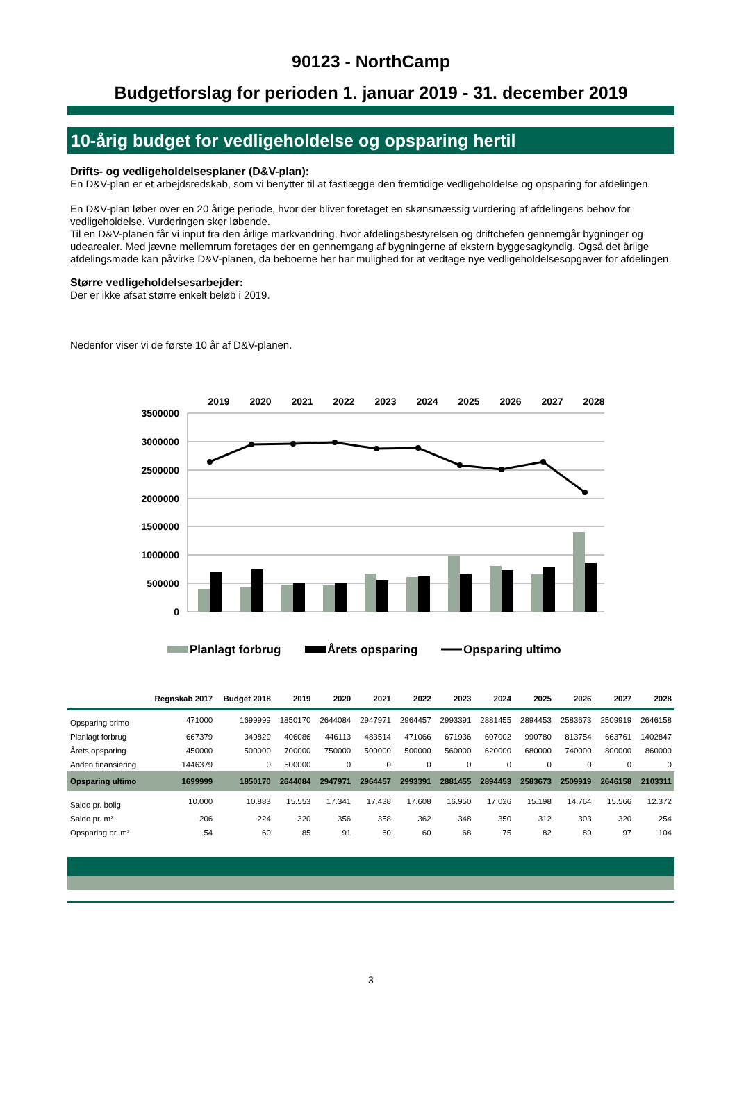90123 - NorthCamp
Budgetforslag for perioden 1. januar 2019 - 31. december 2019
10-årig budget for vedligeholdelse og opsparing hertil
Drifts- og vedligeholdelsesplaner (D&V-plan):
En D&V-plan er et arbejdsredskab, som vi benytter til at fastlægge den fremtidige vedligeholdelse og opsparing for afdelingen.
En D&V-plan løber over en 20 årige periode, hvor der bliver foretaget en skønsmæssig vurdering af afdelingens behov for vedligeholdelse. Vurderingen sker løbende.
Til en D&V-planen får vi input fra den årlige markvandring, hvor afdelingsbestyrelsen og driftchefen gennemgår bygninger og udearealer. Med jævne mellemrum foretages der en gennemgang af bygningerne af ekstern byggesagkyndig. Også det årlige afdelingsmøde kan påvirke D&V-planen, da beboerne her har mulighed for at vedtage nye vedligeholdelsesopgaver for afdelingen.
Større vedligeholdelsesarbejder:
Der er ikke afsat større enkelt beløb i 2019.
Nedenfor viser vi de første 10 år af D&V-planen.
2019
2020
2021
2022
2023
2024
2025
2026
2027
2028
3500000
3000000
2500000
2000000
1500000
1000000
500000
0
Planlagt forbrug
Årets opsparing
Opsparing ultimo
| | Regnskab 2017 | Budget 2018 | 2019 | 2020 | 2021 | 2022 | 2023 | 2024 | 2025 | 2026 | 2027 | 2028 |
| --- | --- | --- | --- | --- | --- | --- | --- | --- | --- | --- | --- | --- |
| Opsparing primo | 471000 | 1699999 | 1850170 | 2644084 | 2947971 | 2964457 | 2993391 | 2881455 | 2894453 | 2583673 | 2509919 | 2646158 |
| Planlagt forbrug | 667379 | 349829 | 406086 | 446113 | 483514 | 471066 | 671936 | 607002 | 990780 | 813754 | 663761 | 1402847 |
| Årets opsparing | 450000 | 500000 | 700000 | 750000 | 500000 | 500000 | 560000 | 620000 | 680000 | 740000 | 800000 | 860000 |
| Anden finansiering | 1446379 | 0 | 500000 | 0 | 0 | 0 | 0 | 0 | 0 | 0 | 0 | 0 |
| Opsparing ultimo | 1699999 | 1850170 | 2644084 | 2947971 | 2964457 | 2993391 | 2881455 | 2894453 | 2583673 | 2509919 | 2646158 | 2103311 |
| Saldo pr. bolig | 10.000 | 10.883 | 15.553 | 17.341 | 17.438 | 17.608 | 16.950 | 17.026 | 15.198 | 14.764 | 15.566 | 12.372 |
| Saldo pr. m² | 206 | 224 | 320 | 356 | 358 | 362 | 348 | 350 | 312 | 303 | 320 | 254 |
| Opsparing pr. m² | 54 | 60 | 85 | 91 | 60 | 60 | 68 | 75 | 82 | 89 | 97 | 104 |
3